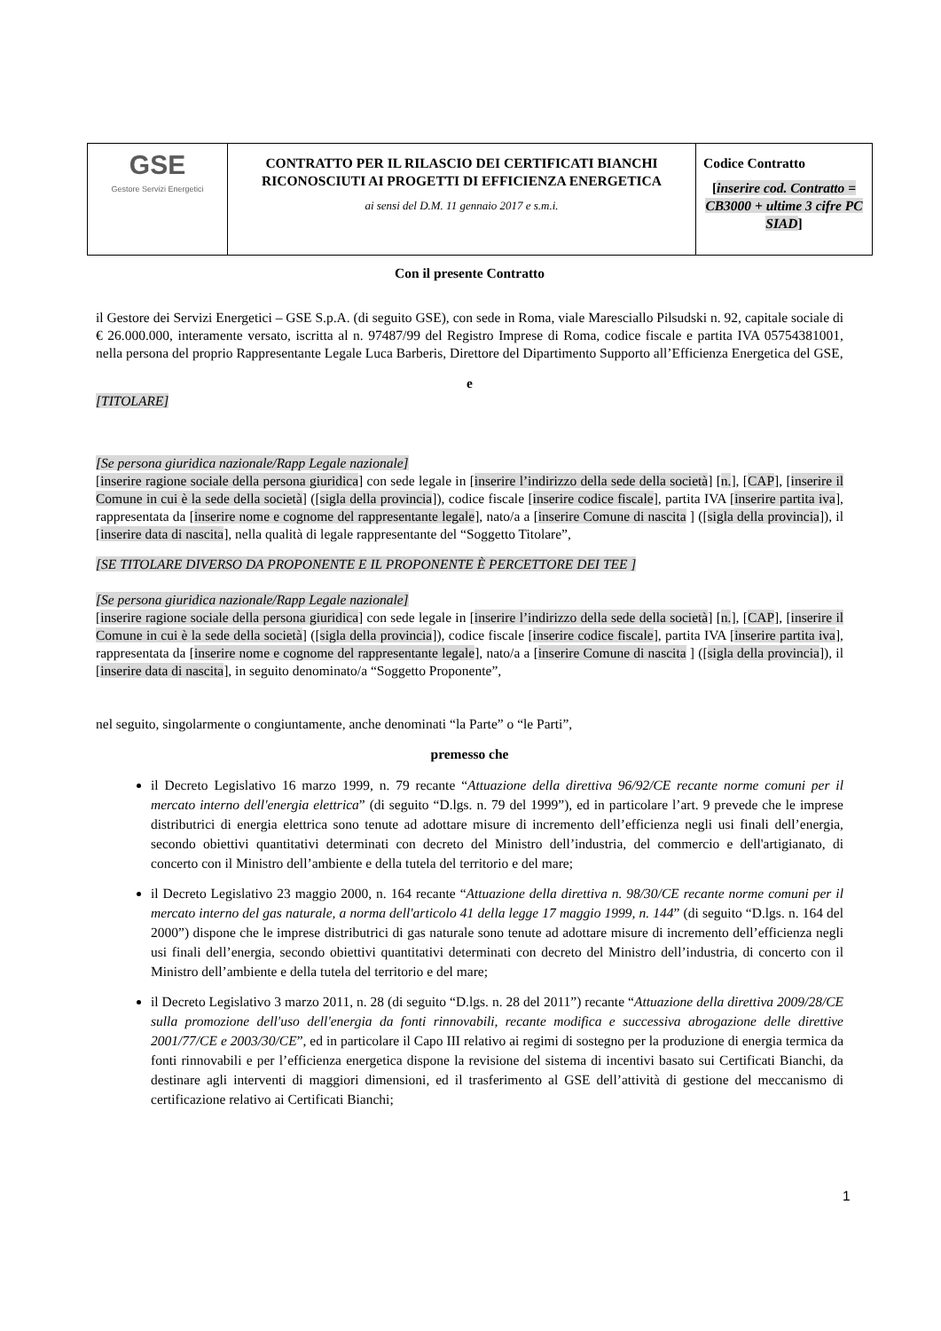| GSE Gestore Servizi Energetici | CONTRATTO PER IL RILASCIO DEI CERTIFICATI BIANCHI RICONOSCIUTI AI PROGETTI DI EFFICIENZA ENERGETICA ai sensi del D.M. 11 gennaio 2017 e s.m.i. | Codice Contratto [ inserire cod. Contratto = CB3000 + ultime 3 cifre PC SIAD ] |
Con il presente Contratto
il Gestore dei Servizi Energetici – GSE S.p.A. (di seguito GSE), con sede in Roma, viale Maresciallo Pilsudski n. 92, capitale sociale di € 26.000.000, interamente versato, iscritta al n. 97487/99 del Registro Imprese di Roma, codice fiscale e partita IVA 05754381001, nella persona del proprio Rappresentante Legale Luca Barberis, Direttore del Dipartimento Supporto all’Efficienza Energetica del GSE,
e
[TITOLARE]
[Se persona giuridica nazionale/Rapp Legale nazionale]
[inserire ragione sociale della persona giuridica] con sede legale in [inserire l’indirizzo della sede della società] [n.], [CAP], [inserire il Comune in cui è la sede della società] ([sigla della provincia]), codice fiscale [inserire codice fiscale], partita IVA [inserire partita iva], rappresentata da [inserire nome e cognome del rappresentante legale], nato/a a [inserire Comune di nascita ] ([sigla della provincia]), il [inserire data di nascita], nella qualità di legale rappresentante del “Soggetto Titolare”,
[SE TITOLARE DIVERSO DA PROPONENTE E IL PROPONENTE È PERCETTORE DEI TEE ]
[Se persona giuridica nazionale/Rapp Legale nazionale]
[inserire ragione sociale della persona giuridica] con sede legale in [inserire l’indirizzo della sede della società] [n.], [CAP], [inserire il Comune in cui è la sede della società] ([sigla della provincia]), codice fiscale [inserire codice fiscale], partita IVA [inserire partita iva], rappresentata da [inserire nome e cognome del rappresentante legale], nato/a a [inserire Comune di nascita ] ([sigla della provincia]), il [inserire data di nascita], in seguito denominato/a “Soggetto Proponente”,
nel seguito, singolarmente o congiuntamente, anche denominati “la Parte” o “le Parti”,
premesso che
il Decreto Legislativo 16 marzo 1999, n. 79 recante “Attuazione della direttiva 96/92/CE recante norme comuni per il mercato interno dell'energia elettrica” (di seguito “D.lgs. n. 79 del 1999”), ed in particolare l’art. 9 prevede che le imprese distributrici di energia elettrica sono tenute ad adottare misure di incremento dell’efficienza negli usi finali dell’energia, secondo obiettivi quantitativi determinati con decreto del Ministro dell’industria, del commercio e dell'artigianato, di concerto con il Ministro dell’ambiente e della tutela del territorio e del mare;
il Decreto Legislativo 23 maggio 2000, n. 164 recante “Attuazione della direttiva n. 98/30/CE recante norme comuni per il mercato interno del gas naturale, a norma dell'articolo 41 della legge 17 maggio 1999, n. 144” (di seguito “D.lgs. n. 164 del 2000”) dispone che le imprese distributrici di gas naturale sono tenute ad adottare misure di incremento dell’efficienza negli usi finali dell’energia, secondo obiettivi quantitativi determinati con decreto del Ministro dell’industria, di concerto con il Ministro dell’ambiente e della tutela del territorio e del mare;
il Decreto Legislativo 3 marzo 2011, n. 28 (di seguito “D.lgs. n. 28 del 2011”) recante “Attuazione della direttiva 2009/28/CE sulla promozione dell'uso dell'energia da fonti rinnovabili, recante modifica e successiva abrogazione delle direttive 2001/77/CE e 2003/30/CE”, ed in particolare il Capo III relativo ai regimi di sostegno per la produzione di energia termica da fonti rinnovabili e per l’efficienza energetica dispone la revisione del sistema di incentivi basato sui Certificati Bianchi, da destinare agli interventi di maggiori dimensioni, ed il trasferimento al GSE dell’attività di gestione del meccanismo di certificazione relativo ai Certificati Bianchi;
1